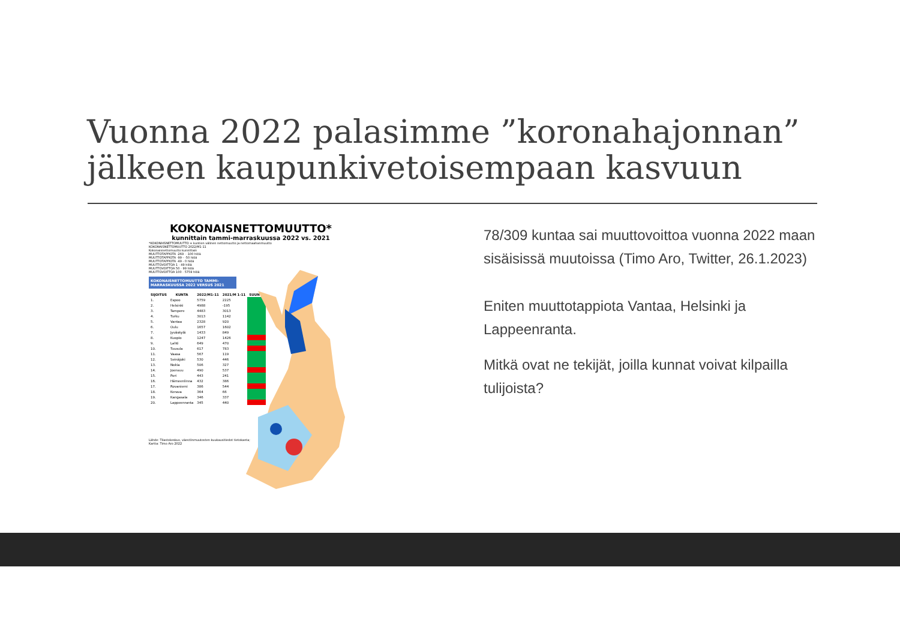Vuonna 2022 palasimme ”koronahajonnan” jälkeen kaupunkivetoisempaan kasvuun
KOKONAISNETTOMUUTTO*
kunnittain tammi-marraskuussa 2022 vs. 2021
*KOKONAISNETTOMUUTTO = kuntien välinen nettomuutto ja nettomaahanmuutto
KOKONAISNETTOMUUTTO 2022/M1-11
Kokonaisnettomuutto kunnittain
MUUTTOTAPPIOTA -269 - -100 hlöä
MUUTTOTAPPIOTA -99 - -50 hlöä
MUUTTOTAPPIOTA -49 - 0 hlöä
MUUTTOVOITTOA 1 - 49 hlöä
MUUTTOVOITTOA 50 - 99 hlöä
MUUTTOVOITTOA 100 - 5759 hlöä
KOKONAISNETTOMUUTTO TAMMI-MARRASKUUSSA 2022 VERSUS 2021
| SIJOITUS | KUNTA | 2022/M1-11 | 2021/M 1-11 | SUUNTA |
| --- | --- | --- | --- | --- |
| 1. | Espoo | 5759 | 2225 | |
| 2. | Helsinki | 4988 | -195 | |
| 3. | Tampere | 4483 | 3013 | |
| 4. | Turku | 3013 | 1142 | |
| 5. | Vantaa | 2328 | 920 | |
| 6. | Oulu | 1657 | 1602 | |
| 7. | Jyväskylä | 1433 | 849 | |
| 8. | Kuopio | 1247 | 1426 | |
| 9. | Lahti | 649 | 470 | |
| 10. | Tuusula | 617 | 783 | |
| 11. | Vaasa | 567 | 119 | |
| 12. | Seinäjoki | 530 | 446 | |
| 13. | Nokia | 506 | 327 | |
| 14. | Joensuu | 490 | 537 | |
| 15. | Pori | 443 | 241 | |
| 16. | Hämeenlinna | 432 | 386 | |
| 17. | Rovaniemi | 386 | 544 | |
| 18. | Kerava | 364 | 66 | |
| 19. | Kangasala | 346 | 337 | |
| 20. | Lappeenranta | 345 | 440 | |
Lähde: Tilastokeskus, väestönmuutosten kuukausitiedot tietokanta;
Kartta: Timo Aro 2022
78/309 kuntaa sai muuttovoittoa vuonna 2022 maan sisäisissä muutoissa (Timo Aro, Twitter, 26.1.2023)
Eniten muuttotappiota Vantaa, Helsinki ja Lappeenranta.
Mitkä ovat ne tekijät, joilla kunnat voivat kilpailla tulijoista?